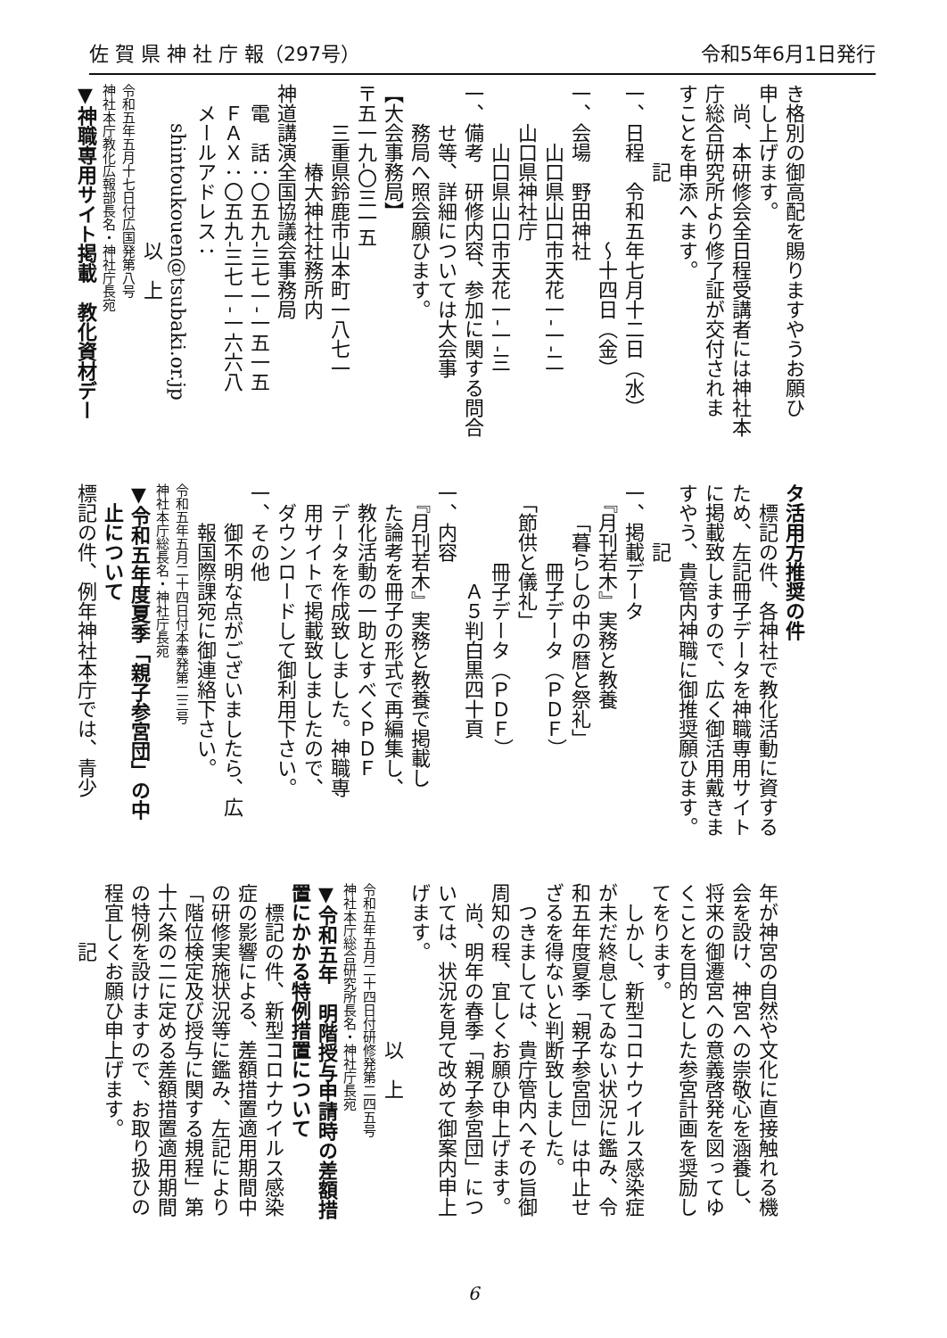佐 賀 県 神 社 庁 報（297号） 令和5年6月1日発行
き格別の御高配を賜りますやうお願ひ
申し上げます。
　尚、本研修会全日程受講者には神社本
庁総合研究所より修了証が交付されま
すことを申添へます。
　　　　記
一、日程　令和五年七月十二日（水）
　　　　　　　　～十四日（金）
一、会場　野田神社
　　　山口県山口市天花一‐一‐二
　　山口県神社庁
　　　山口県山口市天花一‐一‐三
一、備考　研修内容、参加に関する問合
　　せ等、詳細については大会事
　　務局へ照会願ひます。
【大会事務局】
〒五一九‐〇三一五
　　三重県鈴鹿市山本町一八七一
　　　　椿大神社社務所内
神道講演全国協議会事務局
　電　話：〇五九‐三七一‐一五一五
　ＦＡＸ：〇五九‐三七一‐一六六八
　メールアドレス：
　　shintoukouen@tsubaki.or.jp
　　　　　　　　以　上
令和五年五月十七日付広国発第八号
神社本庁教化広報部長名・神社庁長宛
▼神職専用サイト掲載　教化資材デー
タ活用方推奨の件
　標記の件、各神社で教化活動に資する
ため、左記冊子データを神職専用サイト
に掲載致しますので、広く御活用戴きま
すやう、貴管内神職に御推奨願ひます。
　　　記
一、掲載データ
　『月刊若木』実務と教養
　　「暮らしの中の暦と祭礼」
　　　　冊子データ（ＰＤＦ）
　「節供と儀礼」
　　　　冊子データ（ＰＤＦ）
　　　　　Ａ５判白黒四十頁
一、内容
　『月刊若木』実務と教養で掲載し
　た論考を冊子の形式で再編集し、
　教化活動の一助とすべくＰＤＦ
　データを作成致しました。神職専
　用サイトで掲載致しましたので、
　ダウンロードして御利用下さい。
一、その他
　　御不明な点がございましたら、広
　　報国際課宛に御連絡下さい。
令和五年五月二十四日付本奉発第二三号
神社本庁総長名・神社庁長宛
▼令和五年度夏季「親子参宮団」の中
　止について
標記の件、例年神社本庁では、青少
年が神宮の自然や文化に直接触れる機
会を設け、神宮への崇敬心を涵養し、
将来の御遷宮への意義啓発を図ってゆ
くことを目的とした参宮計画を奨励し
てをります。
　しかし、新型コロナウイルス感染症
が未だ終息してゐない状況に鑑み、令
和五年度夏季「親子参宮団」は中止せ
ざるを得ないと判断致しました。
　つきましては、貴庁管内へその旨御
周知の程、宜しくお願ひ申上げます。
　尚、明年の春季「親子参宮団」につ
いては、状況を見て改めて御案内申上
げます。
　　　　　　　　以　上
令和五年五月二十四日付研修発第二四五号
神社本庁総合研究所長名・神社庁長宛
▼令和五年　明階授与申請時の差額措
置にかかる特例措置について
　標記の件、新型コロナウイルス感染
症の影響による、差額措置適用期間中
の研修実施状況等に鑑み、左記により
「階位検定及び授与に関する規程」第
十六条の二に定める差額措置適用期間
の特例を設けますので、お取り扱ひの
程宜しくお願ひ申上げます。
　　　記
6